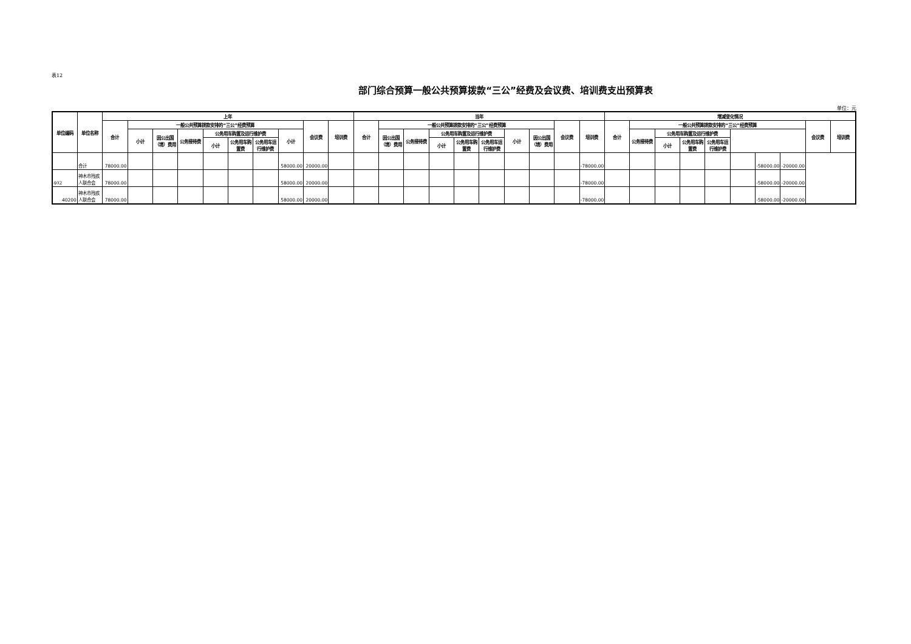表12
部门综合预算一般公共预算拨款“三公”经费及会议费、培训费支出预算表
单位：元
| 单位编码 | 单位名称 | 上年 | | | | | | | | | | 当年 | | | | | | | | | | 增减变化情况 | | | | | | | | | |
| --- | --- | --- | --- | --- | --- | --- | --- | --- | --- | --- | --- | --- | --- | --- | --- | --- | --- | --- | --- | --- | --- | --- | --- | --- | --- | --- | --- | --- | --- | --- | --- |
| | | 合计 | 一般公共预算拨款安排的“三公”经费预算 | | | | | | | 会议费 | 培训费 | 合计 | 一般公共预算拨款安排的“三公”经费预算 | | | | | | | 会议费 | 培训费 | 合计 | 一般公共预算拨款安排的“三公”经费预算 | | | | | | | 会议费 | 培训费 |
| | | | 小计 | 因公出国（境）费用 | 公务接待费 | 公务用车购置及运行维护费 | | | 小计 | | | | 因公出国（境）费用 | 公务接待费 | 公务用车购置及运行维护费 | | | 小计 | 因公出国（境）费用 | | | | 公务接待费 | 公务用车购置及运行维护费 | | | | | | | |
| | | | | | | 小计 | 公务用车购置费 | 公务用车运行维护费 | | | | | | | 小计 | 公务用车购置费 | 公务用车运行维护费 | | | | | | | 小计 | 公务用车购置费 | 公务用车运行维护费 | | | | | |
| | 合计 | 78000.00 | | | | | | | 58000.00 | 20000.00 | | | | | | | | | | | -78000.00 | | | | | | | -58000.00 | -20000.00 | | |
| 402 | 神木市残疾人联合会 | 78000.00 | | | | | | | 58000.00 | 20000.00 | | | | | | | | | | | -78000.00 | | | | | | | -58000.00 | -20000.00 | | |
| 40200 | 神木市残疾人联合会 | 78000.00 | | | | | | | 58000.00 | 20000.00 | | | | | | | | | | | -78000.00 | | | | | | | -58000.00 | -20000.00 | | |